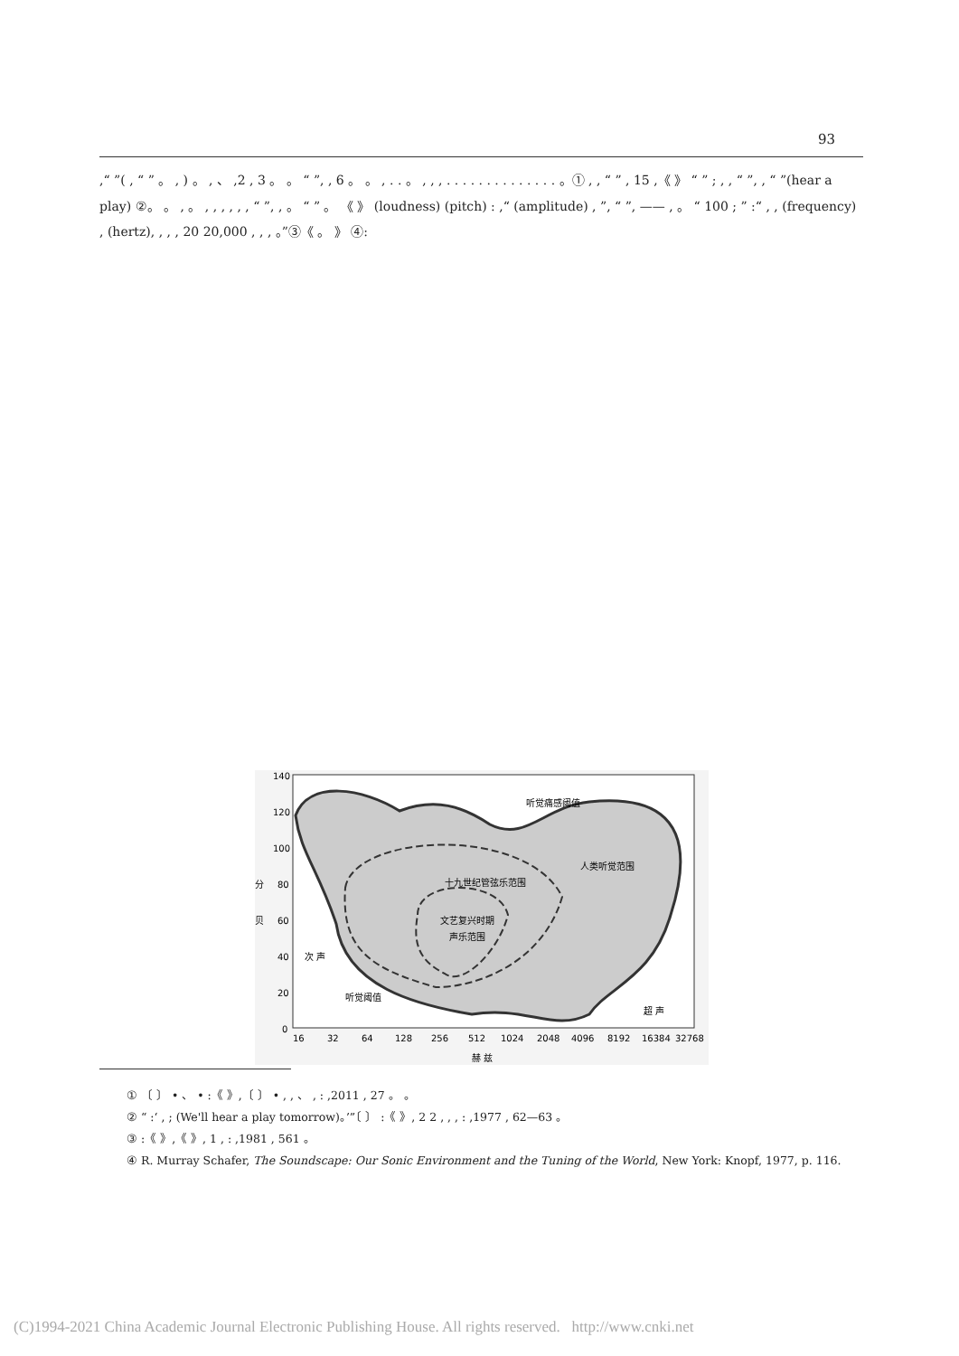93
,“ ”( , “ ” 。 , ) 。 , 、 ,2 , 3 。 。 “ ”, , 6 。 。 , . . 。 , , , . . . . . . . . . . . . . . 。① , , “ ” , 15 ,《 》 “ ” ; , , “ ”, , “ ”(hear a play) ②。 。 , 。 , , , , , , “ ”, , 。 “ ” 。 《 》 (loudness) (pitch) : ,“ (amplitude) , ”, “ ”, —— , 。 “ 100 ; ” :“ , , (frequency) , (hertz), , , , 20 20,000 , , , 。”③《 。 》 ④:
140
120
100
80
60
40
20
0
分
贝
16
32
64
128
256
512
1024
2048
4096
8192
16384
32768
赫 兹
听觉痛感阈值
人类听觉范围
十九世纪管弦乐范围
文艺复兴时期
声乐范围
次 声
听觉阈值
超 声
① 〔 〕 • 、 • :《 》,〔 〕 • , , 、 , : ,2011 , 27 。 。
② “ :‘ , ; (We'll hear a play tomorrow)。’”〔 〕 :《 》, 2 2 , , , : ,1977 , 62—63 。
③ :《 》,《 》, 1 , : ,1981 , 561 。
④ R. Murray Schafer, The Soundscape: Our Sonic Environment and the Tuning of the World, New York: Knopf, 1977, p. 116.
(C)1994-2021 China Academic Journal Electronic Publishing House. All rights reserved. http://www.cnki.net